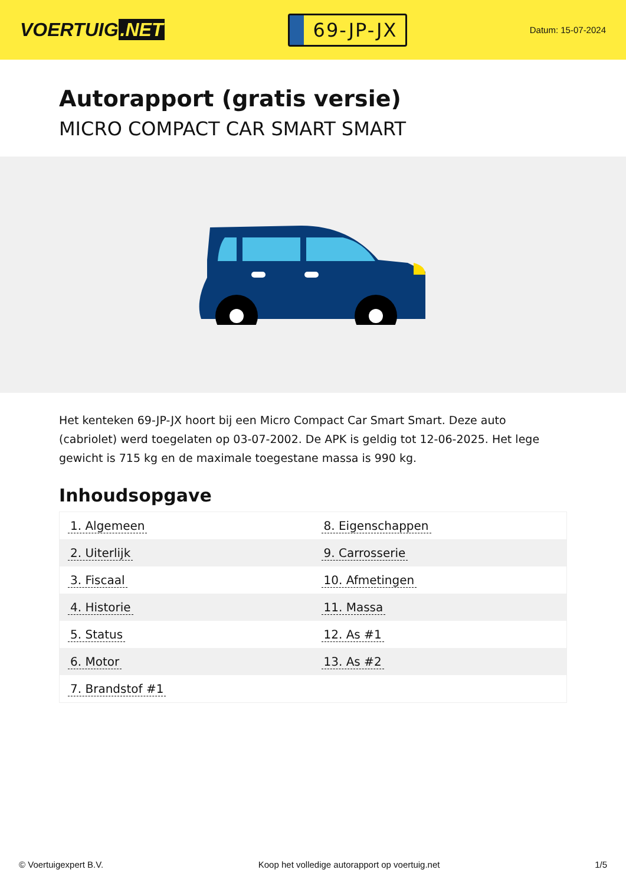VOERTUIG.NET
69-JP-JX
Datum: 15-07-2024
Autorapport (gratis versie)
MICRO COMPACT CAR SMART SMART
Het kenteken 69-JP-JX hoort bij een Micro Compact Car Smart Smart. Deze auto (cabriolet) werd toegelaten op 03-07-2002. De APK is geldig tot 12-06-2025. Het lege gewicht is 715 kg en de maximale toegestane massa is 990 kg.
Inhoudsopgave
| 1. Algemeen | 8. Eigenschappen |
| 2. Uiterlijk | 9. Carrosserie |
| 3. Fiscaal | 10. Afmetingen |
| 4. Historie | 11. Massa |
| 5. Status | 12. As #1 |
| 6. Motor | 13. As #2 |
| 7. Brandstof #1 | |
© Voertuigexpert B.V. Koop het volledige autorapport op voertuig.net 1/5